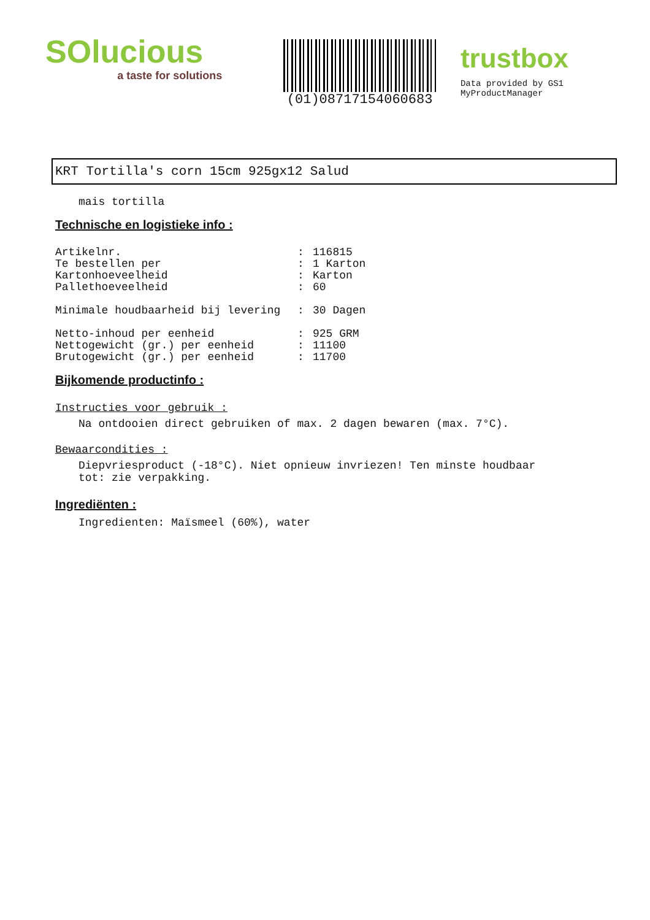SOlucious
a taste for solutions
(01)08717154060683
trustbox
Data provided by GS1 MyProductManager
KRT Tortilla's corn 15cm 925gx12 Salud
mais tortilla
Technische en logistieke info :
| Artikelnr. | : | 116815 |
| Te bestellen per | : | 1 Karton |
| Kartonhoeveelheid | : | Karton |
| Pallethoeveelheid | : | 60 |
| Minimale houdbaarheid bij levering | : | 30 Dagen |
| Netto-inhoud per eenheid | : | 925 GRM |
| Nettogewicht (gr.) per eenheid | : | 11100 |
| Brutogewicht (gr.) per eenheid | : | 11700 |
Bijkomende productinfo :
Instructies voor gebruik :
Na ontdooien direct gebruiken of max. 2 dagen bewaren (max. 7°C).
Bewaarcondities :
Diepvriesproduct (-18°C). Niet opnieuw invriezen! Ten minste houdbaar tot: zie verpakking.
Ingrediënten :
Ingredienten: Maïsmeel (60%), water